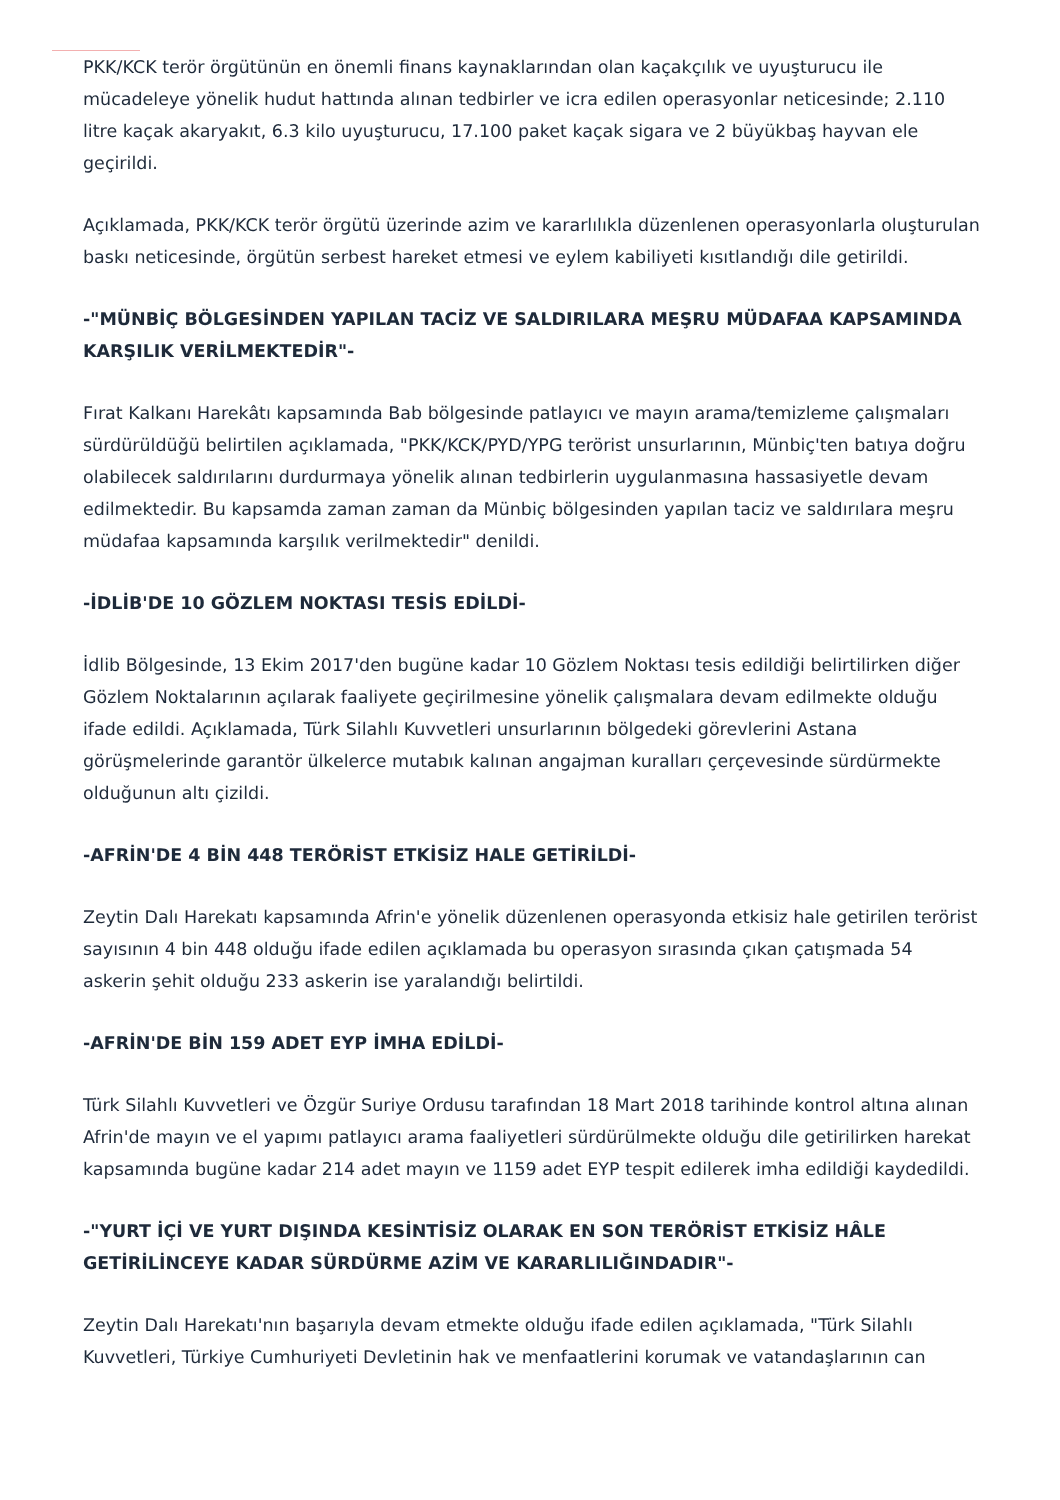PKK/KCK terör örgütünün en önemli finans kaynaklarından olan kaçakçılık ve uyuşturucu ile mücadeleye yönelik hudut hattında alınan tedbirler ve icra edilen operasyonlar neticesinde; 2.110 litre kaçak akaryakıt, 6.3 kilo uyuşturucu, 17.100 paket kaçak sigara ve 2 büyükbaş hayvan ele geçirildi.
Açıklamada, PKK/KCK terör örgütü üzerinde azim ve kararlılıkla düzenlenen operasyonlarla oluşturulan baskı neticesinde, örgütün serbest hareket etmesi ve eylem kabiliyeti kısıtlandığı dile getirildi.
-"MÜNBİÇ BÖLGESİNDEN YAPILAN TACİZ VE SALDIRILARA MEŞRU MÜDAFAA KAPSAMINDA KARŞILIK VERİLMEKTEDİR"-
Fırat Kalkanı Harekâtı kapsamında Bab bölgesinde patlayıcı ve mayın arama/temizleme çalışmaları sürdürüldüğü belirtilen açıklamada, "PKK/KCK/PYD/YPG terörist unsurlarının, Münbiç'ten batıya doğru olabilecek saldırılarını durdurmaya yönelik alınan tedbirlerin uygulanmasına hassasiyetle devam edilmektedir. Bu kapsamda zaman zaman da Münbiç bölgesinden yapılan taciz ve saldırılara meşru müdafaa kapsamında karşılık verilmektedir" denildi.
-İDLİB'DE 10 GÖZLEM NOKTASI TESİS EDİLDİ-
İdlib Bölgesinde, 13 Ekim 2017'den bugüne kadar 10 Gözlem Noktası tesis edildiği belirtilirken diğer Gözlem Noktalarının açılarak faaliyete geçirilmesine yönelik çalışmalara devam edilmekte olduğu ifade edildi. Açıklamada, Türk Silahlı Kuvvetleri unsurlarının bölgedeki görevlerini Astana görüşmelerinde garantör ülkelerce mutabık kalınan angajman kuralları çerçevesinde sürdürmekte olduğunun altı çizildi.
-AFRİN'DE 4 BİN 448 TERÖRİST ETKİSİZ HALE GETİRİLDİ-
Zeytin Dalı Harekatı kapsamında Afrin'e yönelik düzenlenen operasyonda etkisiz hale getirilen terörist sayısının 4 bin 448 olduğu ifade edilen açıklamada bu operasyon sırasında çıkan çatışmada 54 askerin şehit olduğu 233 askerin ise yaralandığı belirtildi.
-AFRİN'DE BİN 159 ADET EYP İMHA EDİLDİ-
Türk Silahlı Kuvvetleri ve Özgür Suriye Ordusu tarafından 18 Mart 2018 tarihinde kontrol altına alınan Afrin'de mayın ve el yapımı patlayıcı arama faaliyetleri sürdürülmekte olduğu dile getirilirken harekat kapsamında bugüne kadar 214 adet mayın ve 1159 adet EYP tespit edilerek imha edildiği kaydedildi.
-"YURT İÇİ VE YURT DIŞINDA KESİNTİSİZ OLARAK EN SON TERÖRİST ETKİSİZ HÂLE GETİRİLİNCEYE KADAR SÜRDÜRME AZİM VE KARARLILIĞINDADIR"-
Zeytin Dalı Harekatı'nın başarıyla devam etmekte olduğu ifade edilen açıklamada, "Türk Silahlı Kuvvetleri, Türkiye Cumhuriyeti Devletinin hak ve menfaatlerini korumak ve vatandaşlarının can